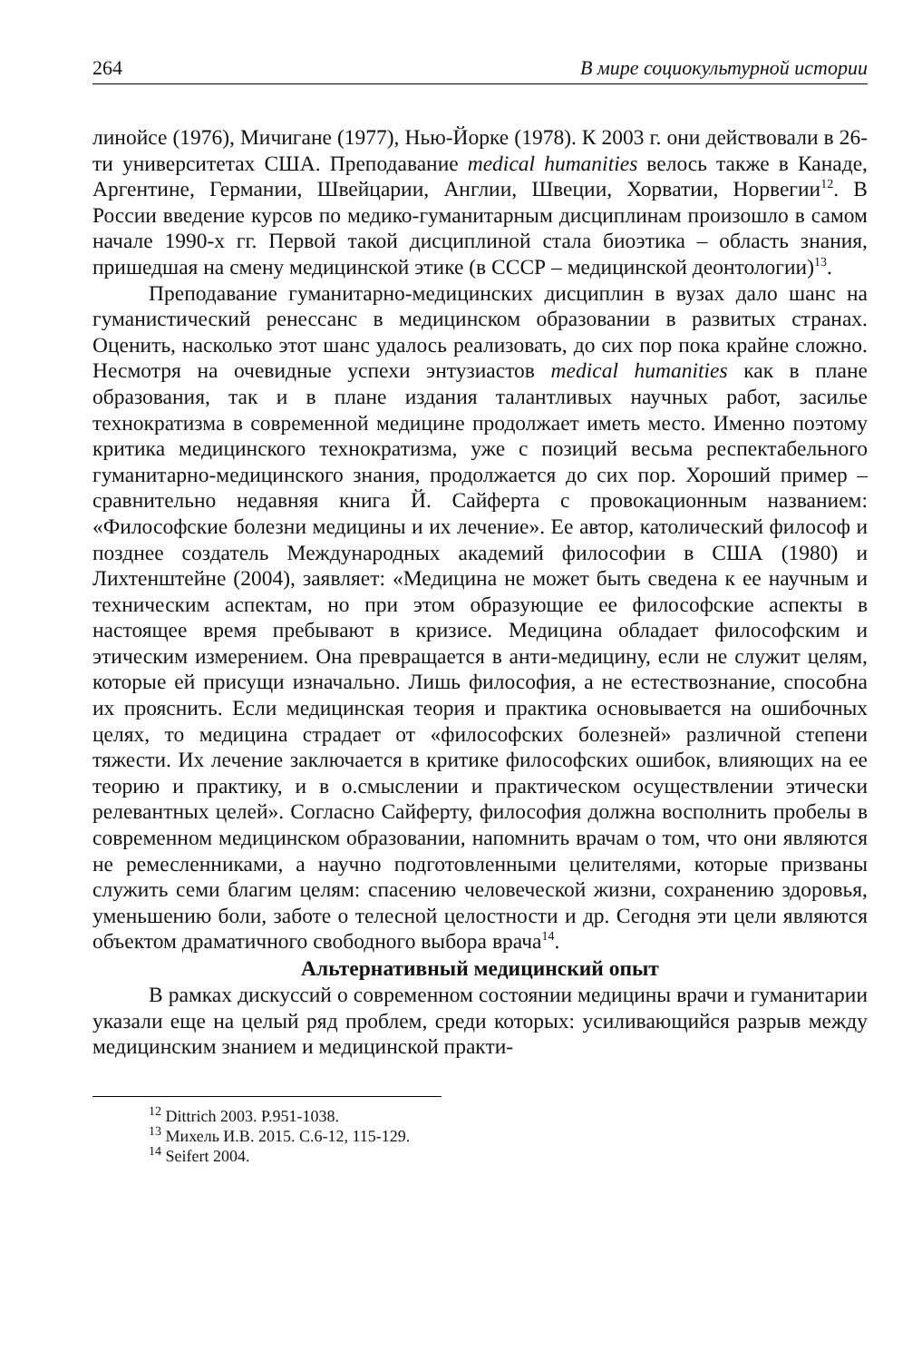264 В мире социокультурной истории
линойсе (1976), Мичигане (1977), Нью-Йорке (1978). К 2003 г. они действовали в 26-ти университетах США. Преподавание medical humanities велось также в Канаде, Аргентине, Германии, Швейцарии, Англии, Швеции, Хорватии, Норвегии<sup>12</sup>. В России введение курсов по медико-гуманитарным дисциплинам произошло в самом начале 1990-х гг. Первой такой дисциплиной стала биоэтика – область знания, пришедшая на смену медицинской этике (в СССР – медицинской деонтологии)<sup>13</sup>.
Преподавание гуманитарно-медицинских дисциплин в вузах дало шанс на гуманистический ренессанс в медицинском образовании в развитых странах. Оценить, насколько этот шанс удалось реализовать, до сих пор пока крайне сложно. Несмотря на очевидные успехи энтузиастов medical humanities как в плане образования, так и в плане издания талантливых научных работ, засилье технократизма в современной медицине продолжает иметь место. Именно поэтому критика медицинского технократизма, уже с позиций весьма респектабельного гуманитарно-медицинского знания, продолжается до сих пор. Хороший пример – сравнительно недавняя книга Й. Сайферта с провокационным названием: «Философские болезни медицины и их лечение». Ее автор, католический философ и позднее создатель Международных академий философии в США (1980) и Лихтенштейне (2004), заявляет: «Медицина не может быть сведена к ее научным и техническим аспектам, но при этом образующие ее философские аспекты в настоящее время пребывают в кризисе. Медицина обладает философским и этическим измерением. Она превращается в анти-медицину, если не служит целям, которые ей присущи изначально. Лишь философия, а не естествознание, способна их прояснить. Если медицинская теория и практика основывается на ошибочных целях, то медицина страдает от «философских болезней» различной степени тяжести. Их лечение заключается в критике философских ошибок, влияющих на ее теорию и практику, и в о.смыслении и практическом осуществлении этически релевантных целей». Согласно Сайферту, философия должна восполнить пробелы в современном медицинском образовании, напомнить врачам о том, что они являются не ремесленниками, а научно подготовленными целителями, которые призваны служить семи благим целям: спасению человеческой жизни, сохранению здоровья, уменьшению боли, заботе о телесной целостности и др. Сегодня эти цели являются объектом драматичного свободного выбора врача<sup>14</sup>.
Альтернативный медицинский опыт
В рамках дискуссий о современном состоянии медицины врачи и гуманитарии указали еще на целый ряд проблем, среди которых: усиливающийся разрыв между медицинским знанием и медицинской практи-
<sup>12</sup> Dittrich 2003. P.951-1038.
<sup>13</sup> Михель И.В. 2015. С.6-12, 115-129.
<sup>14</sup> Seifert 2004.